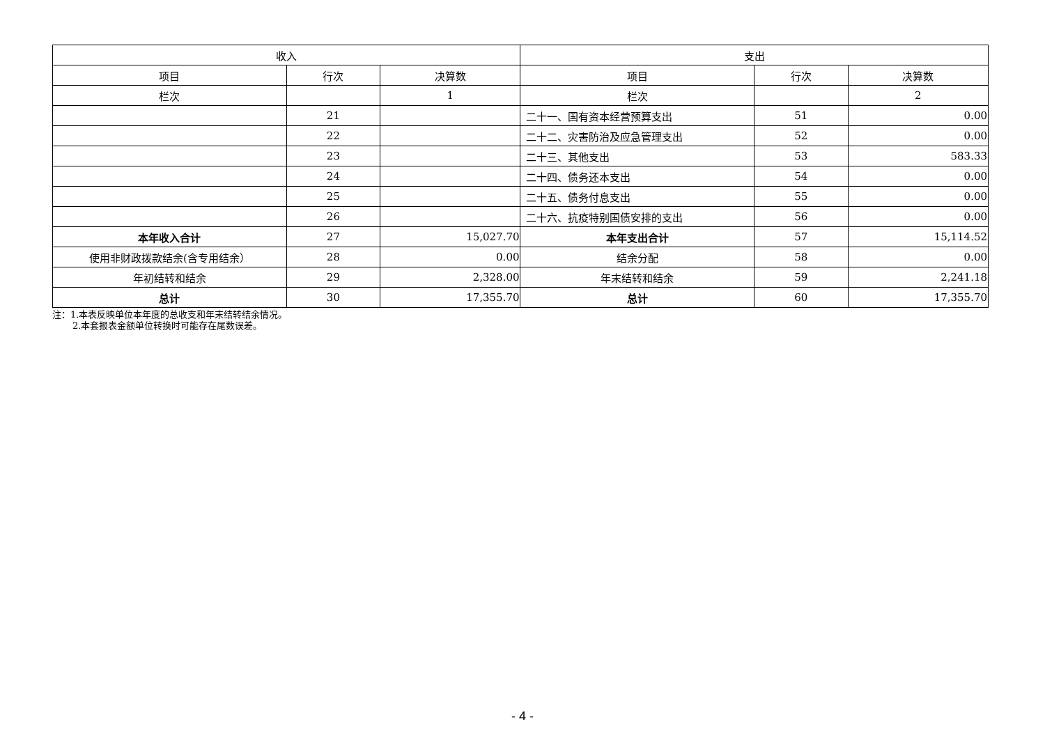| 收入 | | | 支出 | | |
| --- | --- | --- | --- | --- | --- |
| 项目 | 行次 | 决算数 | 项目 | 行次 | 决算数 |
| 栏次 | | 1 | 栏次 | | 2 |
| | 21 | | 二十一、国有资本经营预算支出 | 51 | 0.00 |
| | 22 | | 二十二、灾害防治及应急管理支出 | 52 | 0.00 |
| | 23 | | 二十三、其他支出 | 53 | 583.33 |
| | 24 | | 二十四、债务还本支出 | 54 | 0.00 |
| | 25 | | 二十五、债务付息支出 | 55 | 0.00 |
| | 26 | | 二十六、抗疫特别国债安排的支出 | 56 | 0.00 |
| 本年收入合计 | 27 | 15,027.70 | 本年支出合计 | 57 | 15,114.52 |
| 使用非财政拨款结余(含专用结余） | 28 | 0.00 | 结余分配 | 58 | 0.00 |
| 年初结转和结余 | 29 | 2,328.00 | 年末结转和结余 | 59 | 2,241.18 |
| 总计 | 30 | 17,355.70 | 总计 | 60 | 17,355.70 |
注：1.本表反映单位本年度的总收支和年末结转结余情况。
2.本套报表金额单位转换时可能存在尾数误差。
- 4 -